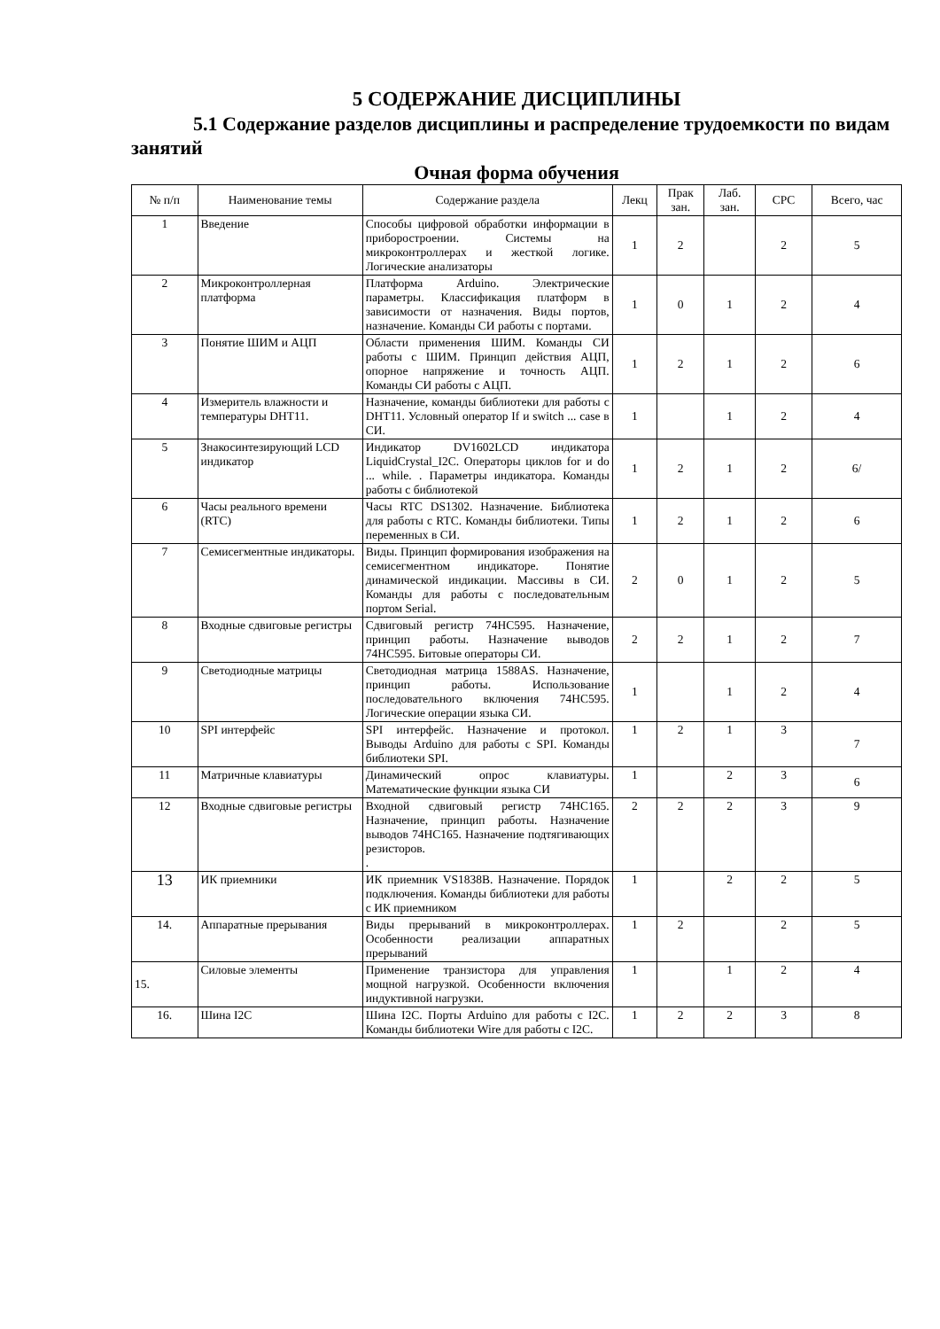5 СОДЕРЖАНИЕ ДИСЦИПЛИНЫ
5.1 Содержание разделов дисциплины и распределение трудоемкости по видам занятий
Очная форма обучения
| № п/п | Наименование темы | Содержание раздела | Лекц | Прак зан. | Лаб. зан. | СРС | Всего, час |
| --- | --- | --- | --- | --- | --- | --- | --- |
| 1 | Введение | Способы цифровой обработки информации в приборостроении. Системы на микроконтроллерах и жесткой логике. Логические анализаторы | 1 | 2 | | 2 | 5 |
| 2 | Микроконтроллерная платформа | Платформа Arduino. Электрические параметры. Классификация платформ в зависимости от назначения. Виды портов, назначение. Команды СИ работы с портами. | 1 | 0 | 1 | 2 | 4 |
| 3 | Понятие ШИМ и АЦП | Области применения ШИМ. Команды СИ работы с ШИМ. Принцип действия АЦП, опорное напряжение и точность АЦП. Команды СИ работы с АЦП. | 1 | 2 | 1 | 2 | 6 |
| 4 | Измеритель влажности и температуры DHT11. | Назначение, команды библиотеки для работы с DHT11. Условный оператор If и switch ... case в СИ. | 1 | | 1 | 2 | 4 |
| 5 | Знакосинтезирующий LCD индикатор | Индикатор DV1602LCD индикатора LiquidCrystal_I2C. Операторы циклов for и do ... while. . Параметры индикатора. Команды работы с библиотекой | 1 | 2 | 1 | 2 | 6/ |
| 6 | Часы реального времени (RTC) | Часы RTC DS1302. Назначение. Библиотека для работы с RTC. Команды библиотеки. Типы переменных в СИ. | 1 | 2 | 1 | 2 | 6 |
| 7 | Семисегментные индикаторы. | Виды. Принцип формирования изображения на семисегментном индикаторе. Понятие динамической индикации. Массивы в СИ. Команды для работы с последовательным портом Serial. | 2 | 0 | 1 | 2 | 5 |
| 8 | Входные сдвиговые регистры | Сдвиговый регистр 74HC595. Назначение, принцип работы. Назначение выводов 74HC595. Битовые операторы СИ. | 2 | 2 | 1 | 2 | 7 |
| 9 | Светодиодные матрицы | Светодиодная матрица 1588AS. Назначение, принцип работы. Использование последовательного включения 74HC595. Логические операции языка СИ. | 1 | | 1 | 2 | 4 |
| 10 | SPI интерфейс | SPI интерфейс. Назначение и протокол. Выводы Arduino для работы с SPI. Команды библиотеки SPI. | 1 | 2 | 1 | 3 | 7 |
| 11 | Матричные клавиатуры | Динамический опрос клавиатуры. Математические функции языка СИ | 1 | | 2 | 3 | 6 |
| 12 | Входные сдвиговые регистры | Входной сдвиговый регистр 74HC165. Назначение, принцип работы. Назначение выводов 74HC165. Назначение подтягивающих резисторов. . | 2 | 2 | 2 | 3 | 9 |
| 13 | ИК приемники | ИК приемник VS1838B. Назначение. Порядок подключения. Команды библиотеки для работы с ИК приемником | 1 | | 2 | 2 | 5 |
| 14. | Аппаратные прерывания | Виды прерываний в микроконтроллерах. Особенности реализации аппаратных прерываний | 1 | 2 | | 2 | 5 |
| 15. | Силовые элементы | Применение транзистора для управления мощной нагрузкой. Особенности включения индуктивной нагрузки. | 1 | | 1 | 2 | 4 |
| 16. | Шина I2C | Шина I2C. Порты Arduino для работы с I2C. Команды библиотеки Wire для работы с I2C. | 1 | 2 | 2 | 3 | 8 |